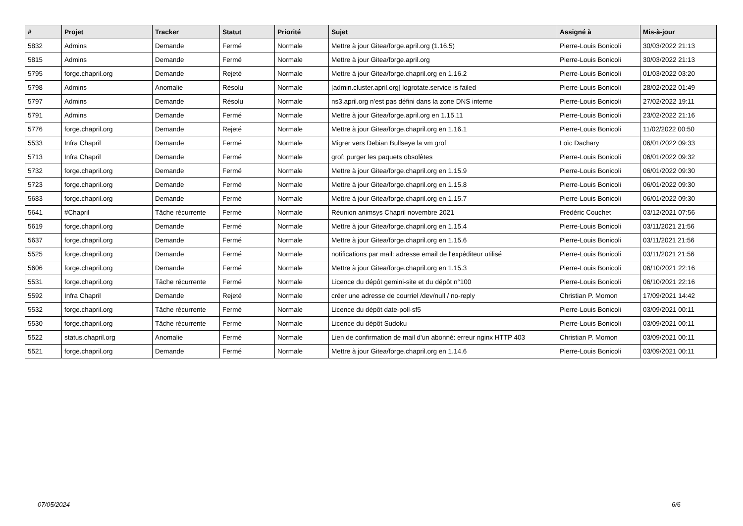| # | Projet | Tracker | Statut | Priorité | Sujet | Assigné à | Mis-à-jour |
| --- | --- | --- | --- | --- | --- | --- | --- |
| 5832 | Admins | Demande | Fermé | Normale | Mettre à jour Gitea/forge.april.org (1.16.5) | Pierre-Louis Bonicoli | 30/03/2022 21:13 |
| 5815 | Admins | Demande | Fermé | Normale | Mettre à jour Gitea/forge.april.org | Pierre-Louis Bonicoli | 30/03/2022 21:13 |
| 5795 | forge.chapril.org | Demande | Rejeté | Normale | Mettre à jour Gitea/forge.chapril.org en 1.16.2 | Pierre-Louis Bonicoli | 01/03/2022 03:20 |
| 5798 | Admins | Anomalie | Résolu | Normale | [admin.cluster.april.org] logrotate.service is failed | Pierre-Louis Bonicoli | 28/02/2022 01:49 |
| 5797 | Admins | Demande | Résolu | Normale | ns3.april.org n'est pas défini dans la zone DNS interne | Pierre-Louis Bonicoli | 27/02/2022 19:11 |
| 5791 | Admins | Demande | Fermé | Normale | Mettre à jour Gitea/forge.april.org en 1.15.11 | Pierre-Louis Bonicoli | 23/02/2022 21:16 |
| 5776 | forge.chapril.org | Demande | Rejeté | Normale | Mettre à jour Gitea/forge.chapril.org en 1.16.1 | Pierre-Louis Bonicoli | 11/02/2022 00:50 |
| 5533 | Infra Chapril | Demande | Fermé | Normale | Migrer vers Debian Bullseye la vm grof | Loïc Dachary | 06/01/2022 09:33 |
| 5713 | Infra Chapril | Demande | Fermé | Normale | grof: purger les paquets obsolètes | Pierre-Louis Bonicoli | 06/01/2022 09:32 |
| 5732 | forge.chapril.org | Demande | Fermé | Normale | Mettre à jour Gitea/forge.chapril.org en 1.15.9 | Pierre-Louis Bonicoli | 06/01/2022 09:30 |
| 5723 | forge.chapril.org | Demande | Fermé | Normale | Mettre à jour Gitea/forge.chapril.org en 1.15.8 | Pierre-Louis Bonicoli | 06/01/2022 09:30 |
| 5683 | forge.chapril.org | Demande | Fermé | Normale | Mettre à jour Gitea/forge.chapril.org en 1.15.7 | Pierre-Louis Bonicoli | 06/01/2022 09:30 |
| 5641 | #Chapril | Tâche récurrente | Fermé | Normale | Réunion animsys Chapril novembre 2021 | Frédéric Couchet | 03/12/2021 07:56 |
| 5619 | forge.chapril.org | Demande | Fermé | Normale | Mettre à jour Gitea/forge.chapril.org en 1.15.4 | Pierre-Louis Bonicoli | 03/11/2021 21:56 |
| 5637 | forge.chapril.org | Demande | Fermé | Normale | Mettre à jour Gitea/forge.chapril.org en 1.15.6 | Pierre-Louis Bonicoli | 03/11/2021 21:56 |
| 5525 | forge.chapril.org | Demande | Fermé | Normale | notifications par mail: adresse email de l'expéditeur utilisé | Pierre-Louis Bonicoli | 03/11/2021 21:56 |
| 5606 | forge.chapril.org | Demande | Fermé | Normale | Mettre à jour Gitea/forge.chapril.org en 1.15.3 | Pierre-Louis Bonicoli | 06/10/2021 22:16 |
| 5531 | forge.chapril.org | Tâche récurrente | Fermé | Normale | Licence du dépôt gemini-site et du dépôt n°100 | Pierre-Louis Bonicoli | 06/10/2021 22:16 |
| 5592 | Infra Chapril | Demande | Rejeté | Normale | créer une adresse de courriel /dev/null / no-reply | Christian P. Momon | 17/09/2021 14:42 |
| 5532 | forge.chapril.org | Tâche récurrente | Fermé | Normale | Licence du dépôt date-poll-sf5 | Pierre-Louis Bonicoli | 03/09/2021 00:11 |
| 5530 | forge.chapril.org | Tâche récurrente | Fermé | Normale | Licence du dépôt Sudoku | Pierre-Louis Bonicoli | 03/09/2021 00:11 |
| 5522 | status.chapril.org | Anomalie | Fermé | Normale | Lien de confirmation de mail d'un abonné: erreur nginx HTTP 403 | Christian P. Momon | 03/09/2021 00:11 |
| 5521 | forge.chapril.org | Demande | Fermé | Normale | Mettre à jour Gitea/forge.chapril.org en 1.14.6 | Pierre-Louis Bonicoli | 03/09/2021 00:11 |
07/05/2024 6/6